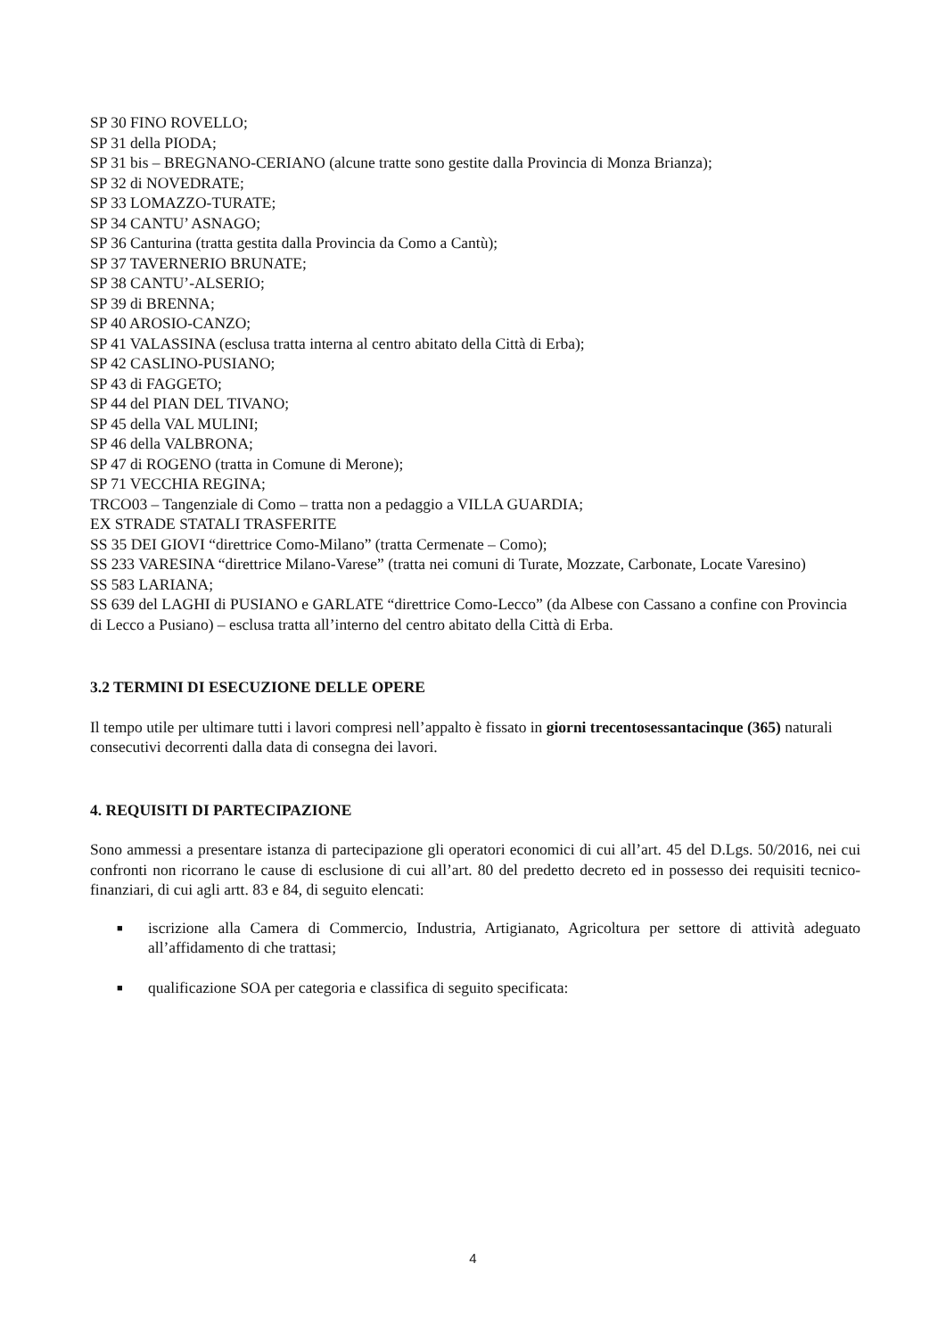SP 30 FINO ROVELLO;
SP 31 della PIODA;
SP 31 bis – BREGNANO-CERIANO (alcune tratte sono gestite dalla Provincia di Monza Brianza);
SP 32 di NOVEDRATE;
SP 33 LOMAZZO-TURATE;
SP 34 CANTU’ ASNAGO;
SP 36 Canturina (tratta gestita dalla Provincia da Como a Cantù);
SP 37 TAVERNERIO BRUNATE;
SP 38 CANTU’-ALSERIO;
SP 39 di BRENNA;
SP 40 AROSIO-CANZO;
SP 41 VALASSINA (esclusa tratta interna al centro abitato della Città di Erba);
SP 42 CASLINO-PUSIANO;
SP 43 di FAGGETO;
SP 44 del PIAN DEL TIVANO;
SP 45 della VAL MULINI;
SP 46 della VALBRONA;
SP 47 di ROGENO (tratta in Comune di Merone);
SP 71 VECCHIA REGINA;
TRCO03 – Tangenziale di Como – tratta non a pedaggio a VILLA GUARDIA;
EX STRADE STATALI TRASFERITE
SS 35 DEI GIOVI “direttrice Como-Milano” (tratta Cermenate – Como);
SS 233 VARESINA “direttrice Milano-Varese” (tratta nei comuni di Turate, Mozzate, Carbonate, Locate Varesino)
SS 583 LARIANA;
SS 639 del LAGHI di PUSIANO e GARLATE “direttrice Como-Lecco” (da Albese con Cassano a confine con Provincia di Lecco a Pusiano) – esclusa tratta all’interno del centro abitato della Città di Erba.
3.2 TERMINI DI ESECUZIONE DELLE OPERE
Il tempo utile per ultimare tutti i lavori compresi nell’appalto è fissato in giorni trecentosessantacinque (365) naturali consecutivi decorrenti dalla data di consegna dei lavori.
4. REQUISITI DI PARTECIPAZIONE
Sono ammessi a presentare istanza di partecipazione gli operatori economici di cui all’art. 45 del D.Lgs. 50/2016, nei cui confronti non ricorrano le cause di esclusione di cui all’art. 80 del predetto decreto ed in possesso dei requisiti tecnico-finanziari, di cui agli artt. 83 e 84, di seguito elencati:
■ iscrizione alla Camera di Commercio, Industria, Artigianato, Agricoltura per settore di attività adeguato all’affidamento di che trattasi;
■ qualificazione SOA per categoria e classifica di seguito specificata:
4